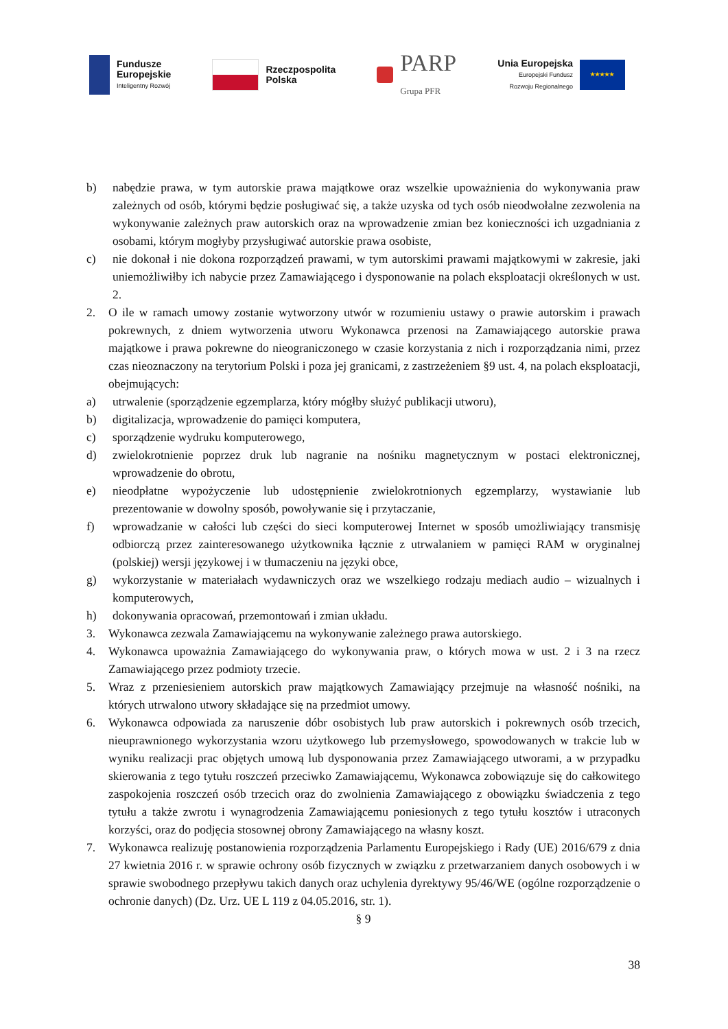Fundusze
Europejskie
Inteligentny Rozwój
Rzeczpospolita
Polska
PARP
Grupa PFR
Unia Europejska
Europejski Fundusz
Rozwoju Regionalnego
★★★★★
b) nabędzie prawa, w tym autorskie prawa majątkowe oraz wszelkie upoważnienia do wykonywania praw zależnych od osób, którymi będzie posługiwać się, a także uzyska od tych osób nieodwołalne zezwolenia na wykonywanie zależnych praw autorskich oraz na wprowadzenie zmian bez konieczności ich uzgadniania z osobami, którym mogłyby przysługiwać autorskie prawa osobiste,
c) nie dokonał i nie dokona rozporządzeń prawami, w tym autorskimi prawami majątkowymi w zakresie, jaki uniemożliwiłby ich nabycie przez Zamawiającego i dysponowanie na polach eksploatacji określonych w ust. 2.
2. O ile w ramach umowy zostanie wytworzony utwór w rozumieniu ustawy o prawie autorskim i prawach pokrewnych, z dniem wytworzenia utworu Wykonawca przenosi na Zamawiającego autorskie prawa majątkowe i prawa pokrewne do nieograniczonego w czasie korzystania z nich i rozporządzania nimi, przez czas nieoznaczony na terytorium Polski i poza jej granicami, z zastrzeżeniem §9 ust. 4, na polach eksploatacji, obejmujących:
a) utrwalenie (sporządzenie egzemplarza, który mógłby służyć publikacji utworu),
b) digitalizacja, wprowadzenie do pamięci komputera,
c) sporządzenie wydruku komputerowego,
d) zwielokrotnienie poprzez druk lub nagranie na nośniku magnetycznym w postaci elektronicznej, wprowadzenie do obrotu,
e) nieodpłatne wypożyczenie lub udostępnienie zwielokrotnionych egzemplarzy, wystawianie lub prezentowanie w dowolny sposób, powoływanie się i przytaczanie,
f) wprowadzanie w całości lub części do sieci komputerowej Internet w sposób umożliwiający transmisję odbiorczą przez zainteresowanego użytkownika łącznie z utrwalaniem w pamięci RAM w oryginalnej (polskiej) wersji językowej i w tłumaczeniu na języki obce,
g) wykorzystanie w materiałach wydawniczych oraz we wszelkiego rodzaju mediach audio – wizualnych i komputerowych,
h) dokonywania opracowań, przemontowań i zmian układu.
3. Wykonawca zezwala Zamawiającemu na wykonywanie zależnego prawa autorskiego.
4. Wykonawca upoważnia Zamawiającego do wykonywania praw, o których mowa w ust. 2 i 3 na rzecz Zamawiającego przez podmioty trzecie.
5. Wraz z przeniesieniem autorskich praw majątkowych Zamawiający przejmuje na własność nośniki, na których utrwalono utwory składające się na przedmiot umowy.
6. Wykonawca odpowiada za naruszenie dóbr osobistych lub praw autorskich i pokrewnych osób trzecich, nieuprawnionego wykorzystania wzoru użytkowego lub przemysłowego, spowodowanych w trakcie lub w wyniku realizacji prac objętych umową lub dysponowania przez Zamawiającego utworami, a w przypadku skierowania z tego tytułu roszczeń przeciwko Zamawiającemu, Wykonawca zobowiązuje się do całkowitego zaspokojenia roszczeń osób trzecich oraz do zwolnienia Zamawiającego z obowiązku świadczenia z tego tytułu a także zwrotu i wynagrodzenia Zamawiającemu poniesionych z tego tytułu kosztów i utraconych korzyści, oraz do podjęcia stosownej obrony Zamawiającego na własny koszt.
7. Wykonawca realizuję postanowienia rozporządzenia Parlamentu Europejskiego i Rady (UE) 2016/679 z dnia 27 kwietnia 2016 r. w sprawie ochrony osób fizycznych w związku z przetwarzaniem danych osobowych i w sprawie swobodnego przepływu takich danych oraz uchylenia dyrektywy 95/46/WE (ogólne rozporządzenie o ochronie danych) (Dz. Urz. UE L 119 z 04.05.2016, str. 1).
§ 9
38